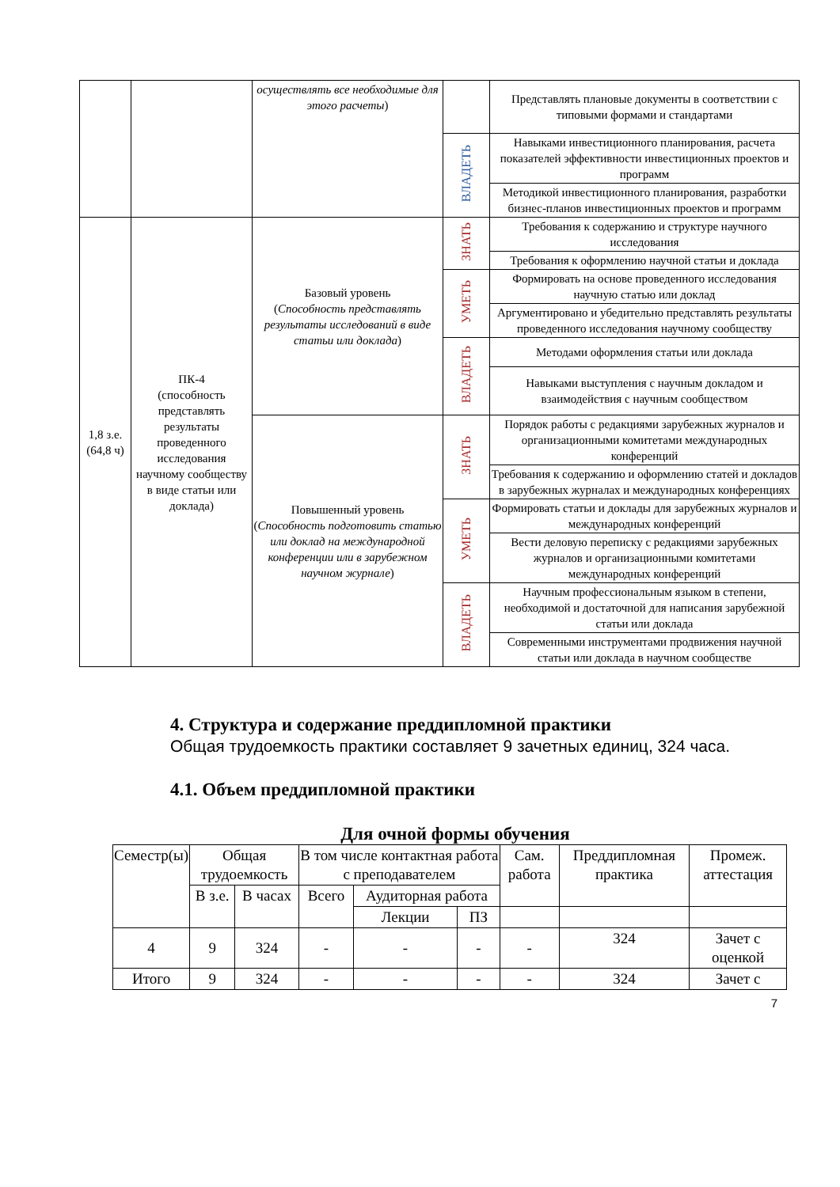| | | осуществлять все необходимые для этого расчеты ) | | Представлять плановые документы в соответствии с типовыми формами и стандартами |
| | | | ВЛАДЕТЬ | Навыками инвестиционного планирования, расчета показателей эффективности инвестиционных проектов и программ |
| | | | | Методикой инвестиционного планирования, разработки бизнес-планов инвестиционных проектов и программ |
| 1,8 з.е. (64,8 ч) | ПК-4 (способность представлять результаты проведенного исследования научному сообществу в виде статьи или доклада) | Базовый уровень ( Способность представлять результаты исследований в виде статьи или доклада ) | ЗНАТЬ | Требования к содержанию и структуре научного исследования |
| | | | | Требования к оформлению научной статьи и доклада |
| | | | УМЕТЬ | Формировать на основе проведенного исследования научную статью или доклад |
| | | | | Аргументировано и убедительно представлять результаты проведенного исследования научному сообществу |
| | | | ВЛАДЕТЬ | Методами оформления статьи или доклада |
| | | | | Навыками выступления с научным докладом и взаимодействия с научным сообществом |
| | | Повышенный уровень ( Способность подготовить статью или доклад на международной конференции или в зарубежном научном журнале ) | ЗНАТЬ | Порядок работы с редакциями зарубежных журналов и организационными комитетами международных конференций |
| | | | | Требования к содержанию и оформлению статей и докладов в зарубежных журналах и международных конференциях |
| | | | УМЕТЬ | Формировать статьи и доклады для зарубежных журналов и международных конференций |
| | | | | Вести деловую переписку с редакциями зарубежных журналов и организационными комитетами международных конференций |
| | | | ВЛАДЕТЬ | Научным профессиональным языком в степени, необходимой и достаточной для написания зарубежной статьи или доклада |
| | | | | Современными инструментами продвижения научной статьи или доклада в научном сообществе |
4. Структура и содержание преддипломной практики
Общая трудоемкость практики составляет 9 зачетных единиц, 324 часа.
4.1. Объем преддипломной практики
Для очной формы обучения
| Семестр(ы) | Общая трудоемкость | | В том числе контактная работа с преподавателем | | | Сам. работа | Преддипломная практика | Промеж. аттестация |
| | В з.е. | В часах | Всего | Аудиторная работа | | | | |
| | | | | Лекции | ПЗ | | | |
| 4 | 9 | 324 | - | - | - | - | 324 | Зачет с оценкой |
| Итого | 9 | 324 | - | - | - | - | 324 | Зачет с |
7